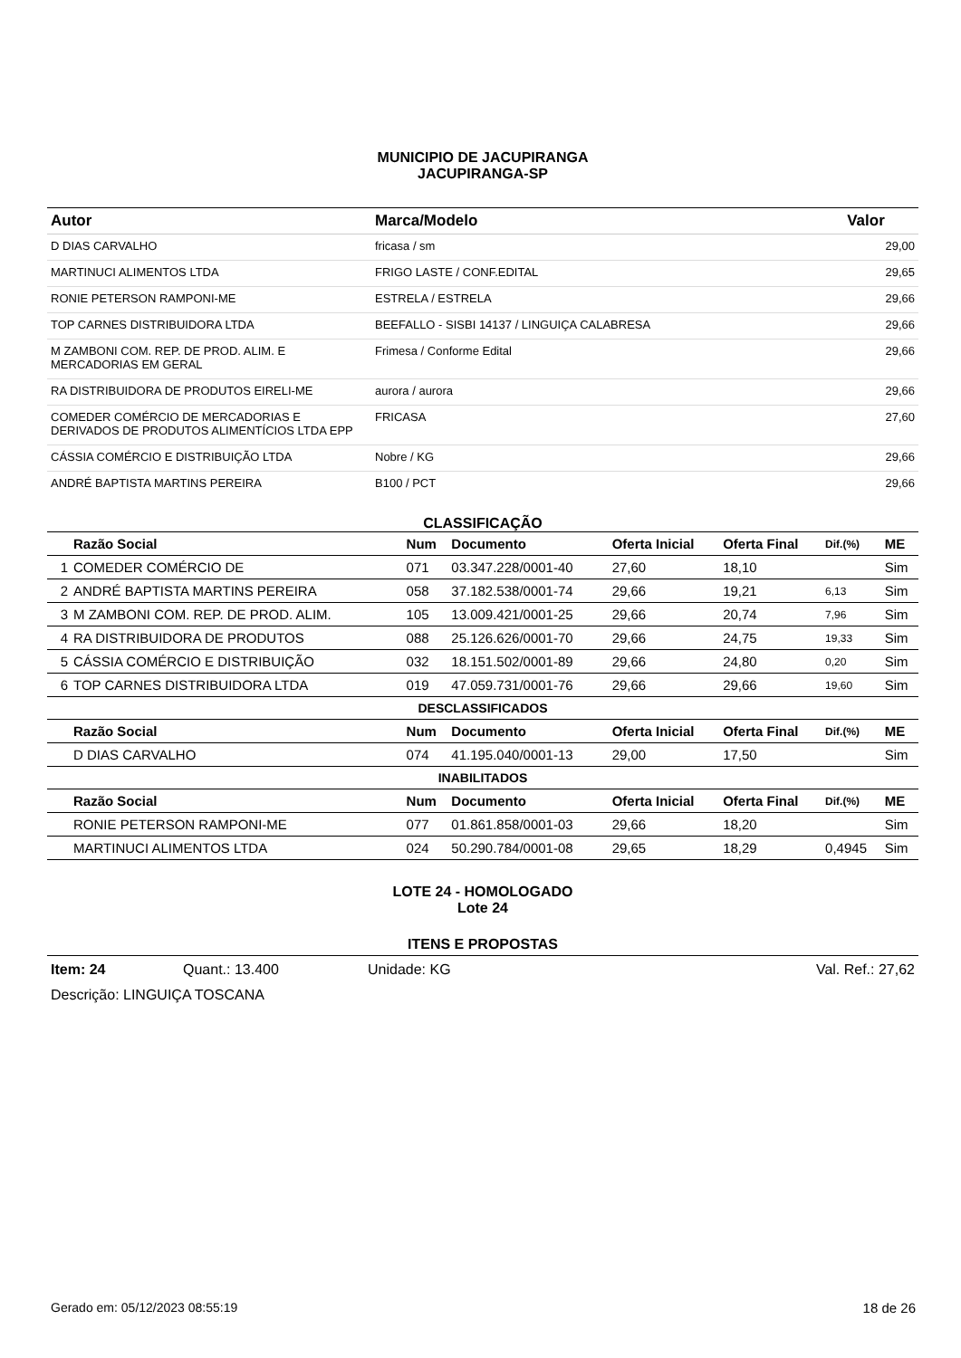MUNICIPIO DE JACUPIRANGA
JACUPIRANGA-SP
| Autor | Marca/Modelo | Valor |
| --- | --- | --- |
| D DIAS CARVALHO | fricasa / sm | 29,00 |
| MARTINUCI ALIMENTOS LTDA | FRIGO LASTE / CONF.EDITAL | 29,65 |
| RONIE PETERSON RAMPONI-ME | ESTRELA / ESTRELA | 29,66 |
| TOP CARNES DISTRIBUIDORA LTDA | BEEFALLO - SISBI 14137 / LINGUIÇA CALABRESA | 29,66 |
| M ZAMBONI COM. REP. DE PROD. ALIM. E MERCADORIAS EM GERAL | Frimesa / Conforme Edital | 29,66 |
| RA DISTRIBUIDORA DE PRODUTOS EIRELI-ME | aurora / aurora | 29,66 |
| COMEDER COMÉRCIO DE MERCADORIAS E DERIVADOS DE PRODUTOS ALIMENTÍCIOS LTDA EPP | FRICASA | 27,60 |
| CÁSSIA COMÉRCIO E DISTRIBUIÇÃO LTDA | Nobre / KG | 29,66 |
| ANDRÉ BAPTISTA MARTINS PEREIRA | B100 / PCT | 29,66 |
CLASSIFICAÇÃO
| | Razão Social | Num | Documento | Oferta Inicial | Oferta Final | Dif.(%) | ME |
| --- | --- | --- | --- | --- | --- | --- | --- |
| 1 | COMEDER COMÉRCIO DE | 071 | 03.347.228/0001-40 | 27,60 | 18,10 | | Sim |
| 2 | ANDRÉ BAPTISTA MARTINS PEREIRA | 058 | 37.182.538/0001-74 | 29,66 | 19,21 | 6,13 | Sim |
| 3 | M ZAMBONI COM. REP. DE PROD. ALIM. | 105 | 13.009.421/0001-25 | 29,66 | 20,74 | 7,96 | Sim |
| 4 | RA DISTRIBUIDORA DE PRODUTOS | 088 | 25.126.626/0001-70 | 29,66 | 24,75 | 19,33 | Sim |
| 5 | CÁSSIA COMÉRCIO E DISTRIBUIÇÃO | 032 | 18.151.502/0001-89 | 29,66 | 24,80 | 0,20 | Sim |
| 6 | TOP CARNES DISTRIBUIDORA LTDA | 019 | 47.059.731/0001-76 | 29,66 | 29,66 | 19,60 | Sim |
| DESCLASSIFICADOS | | | | | | | |
| | Razão Social | Num | Documento | Oferta Inicial | Oferta Final | Dif.(%) | ME |
| | D DIAS CARVALHO | 074 | 41.195.040/0001-13 | 29,00 | 17,50 | | Sim |
| INABILITADOS | | | | | | | |
| | Razão Social | Num | Documento | Oferta Inicial | Oferta Final | Dif.(%) | ME |
| | RONIE PETERSON RAMPONI-ME | 077 | 01.861.858/0001-03 | 29,66 | 18,20 | | Sim |
| | MARTINUCI ALIMENTOS LTDA | 024 | 50.290.784/0001-08 | 29,65 | 18,29 | 0,4945 | Sim |
LOTE 24 - HOMOLOGADO
Lote 24
ITENS E PROPOSTAS
Item: 24 Quant.: 13.400 Unidade: KG Val. Ref.: 27,62
Descrição: LINGUIÇA TOSCANA
Gerado em: 05/12/2023 08:55:19 18 de 26